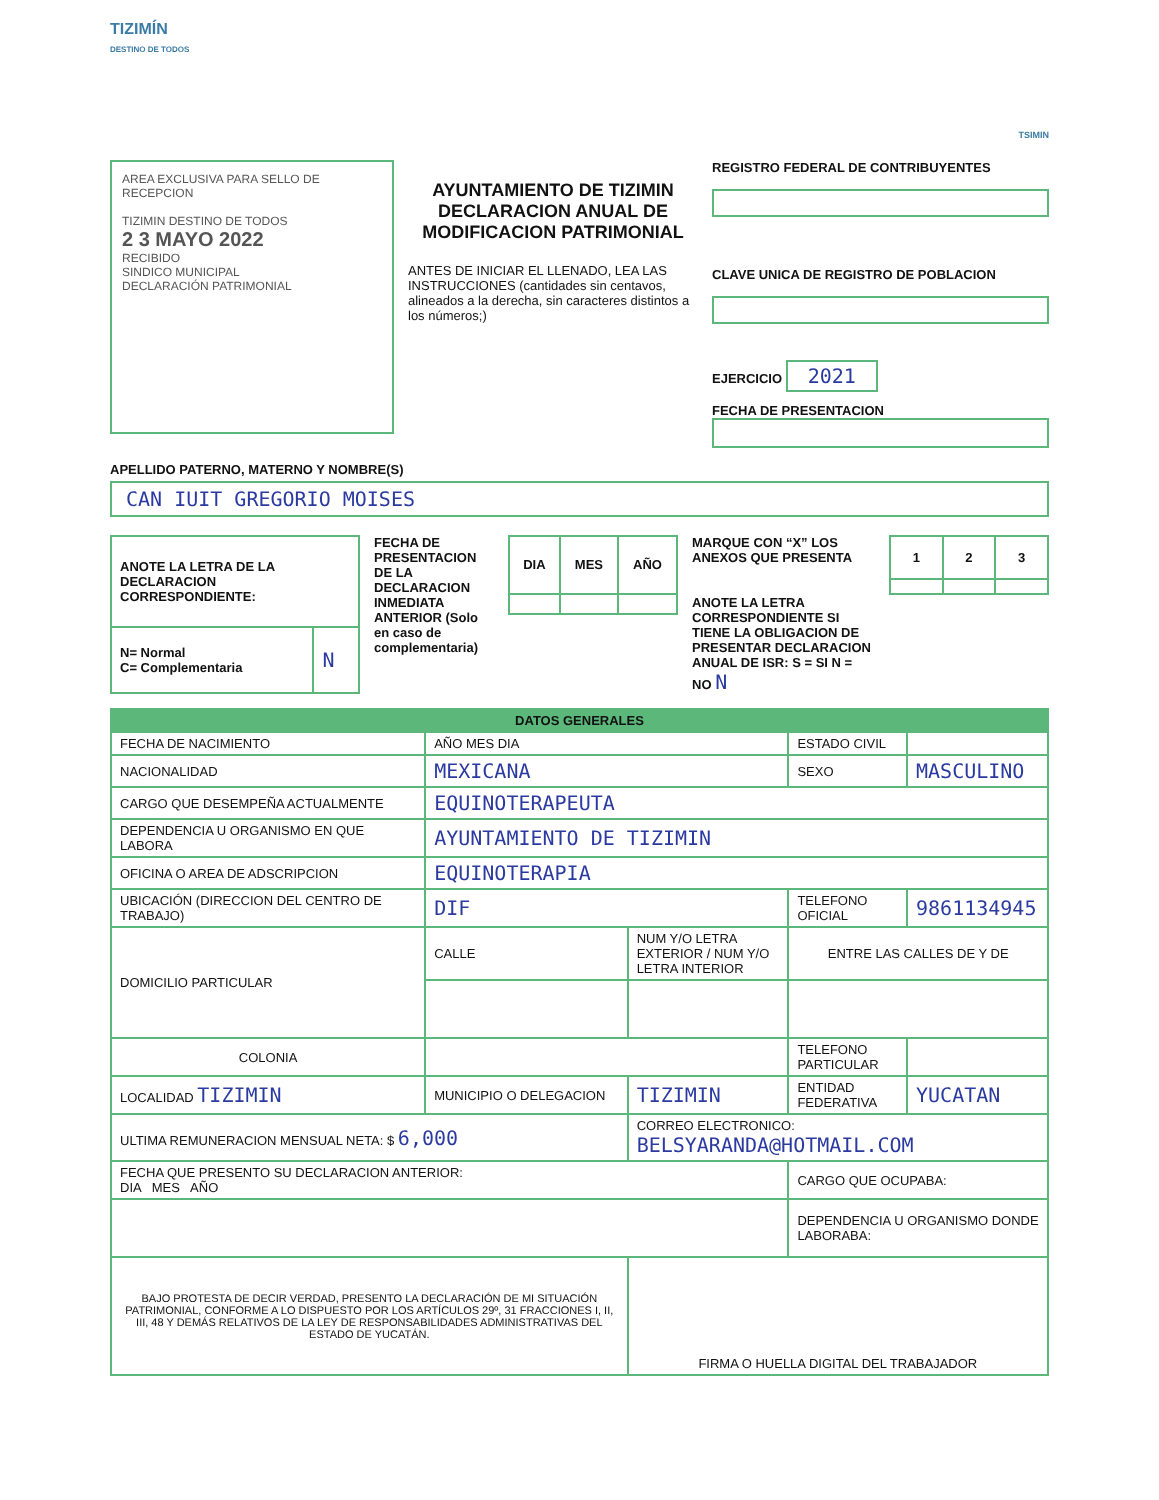TIZIMÍN
DESTINO DE TODOS
TSIMIN
AREA EXCLUSIVA PARA SELLO DE RECEPCION
TIZIMIN DESTINO DE TODOS
2 3 MAYO 2022
RECIBIDO
SINDICO MUNICIPAL
DECLARACIÓN PATRIMONIAL
AYUNTAMIENTO DE TIZIMIN DECLARACION ANUAL DE MODIFICACION PATRIMONIAL
ANTES DE INICIAR EL LLENADO, LEA LAS INSTRUCCIONES (cantidades sin centavos, alineados a la derecha, sin caracteres distintos a los números;)
REGISTRO FEDERAL DE CONTRIBUYENTES
CLAVE UNICA DE REGISTRO DE POBLACION
EJERCICIO 2021
FECHA DE PRESENTACION
APELLIDO PATERNO, MATERNO Y NOMBRE(S)
CAN IUIT GREGORIO MOISES
| ANOTE LA LETRA DE LA DECLARACION CORRESPONDIENTE: | |
| N= Normal C= Complementaria | N |
FECHA DE PRESENTACION DE LA DECLARACION INMEDIATA ANTERIOR (Solo en caso de complementaria)
| DIA | MES | AÑO |
| --- | --- | --- |
MARQUE CON “X” LOS ANEXOS QUE PRESENTA
ANOTE LA LETRA CORRESPONDIENTE SI TIENE LA OBLIGACION DE PRESENTAR DECLARACION ANUAL DE ISR: S = SI N = NO N
| 1 | 2 | 3 |
| --- | --- | --- |
| DATOS GENERALES | | | | |
| FECHA DE NACIMIENTO | AÑO MES DIA | | ESTADO CIVIL | |
| NACIONALIDAD | MEXICANA | | SEXO | MASCULINO |
| CARGO QUE DESEMPEÑA ACTUALMENTE | EQUINOTERAPEUTA | | | |
| DEPENDENCIA U ORGANISMO EN QUE LABORA | AYUNTAMIENTO DE TIZIMIN | | | |
| OFICINA O AREA DE ADSCRIPCION | EQUINOTERAPIA | | | |
| UBICACIÓN (DIRECCION DEL CENTRO DE TRABAJO) | DIF | | TELEFONO OFICIAL | 9861134945 |
| DOMICILIO PARTICULAR | CALLE | NUM Y/O LETRA EXTERIOR / NUM Y/O LETRA INTERIOR | ENTRE LAS CALLES DE Y DE | |
| COLONIA | | | TELEFONO PARTICULAR | |
| LOCALIDAD TIZIMIN | MUNICIPIO O DELEGACION | TIZIMIN | ENTIDAD FEDERATIVA | YUCATAN |
| ULTIMA REMUNERACION MENSUAL NETA: $ 6,000 | | CORREO ELECTRONICO: BELSYARANDA@HOTMAIL.COM | | |
| FECHA QUE PRESENTO SU DECLARACION ANTERIOR: DIA MES AÑO | | | CARGO QUE OCUPABA: | |
| | | | DEPENDENCIA U ORGANISMO DONDE LABORABA: | |
| BAJO PROTESTA DE DECIR VERDAD, PRESENTO LA DECLARACIÓN DE MI SITUACIÓN PATRIMONIAL, CONFORME A LO DISPUESTO POR LOS ARTÍCULOS 29º, 31 FRACCIONES I, II, III, 48 Y DEMÁS RELATIVOS DE LA LEY DE RESPONSABILIDADES ADMINISTRATIVAS DEL ESTADO DE YUCATÁN. | | FIRMA O HUELLA DIGITAL DEL TRABAJADOR | | |